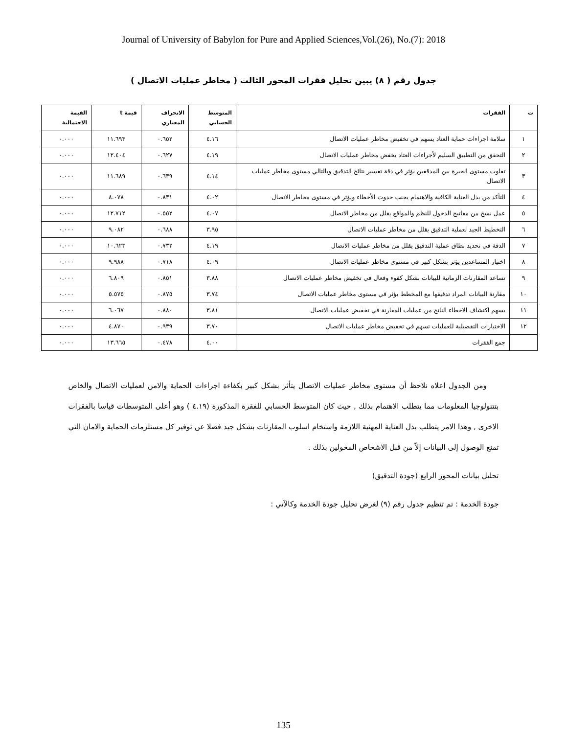Journal of University of Babylon for Pure and Applied Sciences,Vol.(26), No.(7): 2018
جدول رقم ( ٨) يبين تحليل فقرات المحور الثالث ( مخاطر عمليات الاتصال )
| ت | الفقرات | المتوسط الحسابي | الانحراف المعياري | قيمة t | القيمة الاحتمالية |
| --- | --- | --- | --- | --- | --- |
| ١ | سلامة اجراءات حماية العتاد يسهم في تخفيض مخاطر عمليات الاتصال | ٤.١٦ | ٠.٦٥٢ | ١١.٦٩٣ | ٠.٠٠٠ |
| ٢ | التحقق من التطبيق السليم لأجراءات العتاد يخفض مخاطر عمليات الاتصال | ٤.١٩ | ٠.٦٢٧ | ١٢.٤٠٤ | ٠.٠٠٠ |
| ٣ | تفاوت مستوى الخبرة بين المدققين يؤثر في دقة تفسير نتائج التدقيق وبالتالي مستوى مخاطر عمليات الاتصال | ٤.١٤ | ٠.٦٣٩ | ١١.٦٨٩ | ٠.٠٠٠ |
| ٤ | التأكد من بذل العناية الكافية والاهتمام يجنب حدوث الأخطاء ويؤثر في مستوى مخاطر الاتصال | ٤.٠٢ | ٠.٨٣١ | ٨.٠٧٨ | ٠.٠٠٠ |
| ٥ | عمل نسخ من مفاتيح الدخول للنظم والمواقع يقلل من مخاطر الاتصال | ٤.٠٧ | ٠.٥٥٢ | ١٢.٧١٢ | ٠.٠٠٠ |
| ٦ | التخطيط الجيد لعملية التدقيق يقلل من مخاطر عمليات الاتصال | ٣.٩٥ | ٠.٦٨٨ | ٩.٠٨٢ | ٠.٠٠٠ |
| ٧ | الدقة في تحديد نطاق عملية التدقيق يقلل من مخاطر عمليات الاتصال | ٤.١٩ | ٠.٧٣٢ | ١٠.٦٢٣ | ٠.٠٠٠ |
| ٨ | اختيار المساعدين يؤثر بشكل كبير في مستوى مخاطر عمليات الاتصال | ٤.٠٩ | ٠.٧١٨ | ٩.٩٨٨ | ٠.٠٠٠ |
| ٩ | تساعد المقارنات الزمانية للبيانات بشكل كفوء وفعال في تخفيض مخاطر عمليات الاتصال | ٣.٨٨ | ٠.٨٥١ | ٦.٨٠٩ | ٠.٠٠٠ |
| ١٠ | مقارنة البيانات المراد تدقيقها مع المخطط يؤثر في مستوى مخاطر عمليات الاتصال | ٣.٧٤ | ٠.٨٧٥ | ٥.٥٧٥ | ٠.٠٠٠ |
| ١١ | يسهم اكتشاف الاخطاء الناتج من عمليات المقارنة في تخفيض عمليات الاتصال | ٣.٨١ | ٠.٨٨٠ | ٦.٠٦٧ | ٠.٠٠٠ |
| ١٢ | الاختبارات التفصيلية للعمليات تسهم في تخفيض مخاطر عمليات الاتصال | ٣.٧٠ | ٠.٩٣٩ | ٤.٨٧٠ | ٠.٠٠٠ |
| | جمع الفقرات | ٤.٠٠ | ٠.٤٧٨ | ١٣.٦٦٥ | ٠.٠٠٠ |
ومن الجدول اعلاه نلاحظ أن مستوى مخاطر عمليات الاتصال يتأثر بشكل كبير بكفاءة اجراءات الحماية والامن لعمليات الاتصال والخاص بتتنولوجيا المعلومات مما يتطلب الاهتمام بذلك , حيث كان المتوسط الحسابي للفقرة المذكورة (٤.١٩ ) وهو أعلى المتوسطات قياسا بالفقرات الاخرى , وهذا الامر يتطلب بذل العناية المهنية اللازمة واستخام اسلوب المقارنات بشكل جيد فضلا عن توفير كل مستلزمات الحماية والامان التي تمنع الوصول إلى البيانات إلاّ من قبل الاشخاص المخولين بذلك .
تحليل بيانات المحور الرابع (جودة التدقيق)
جودة الخدمة : تم تنظيم جدول رقم (٩) لغرض تحليل جودة الخدمة وكالآتي :
135